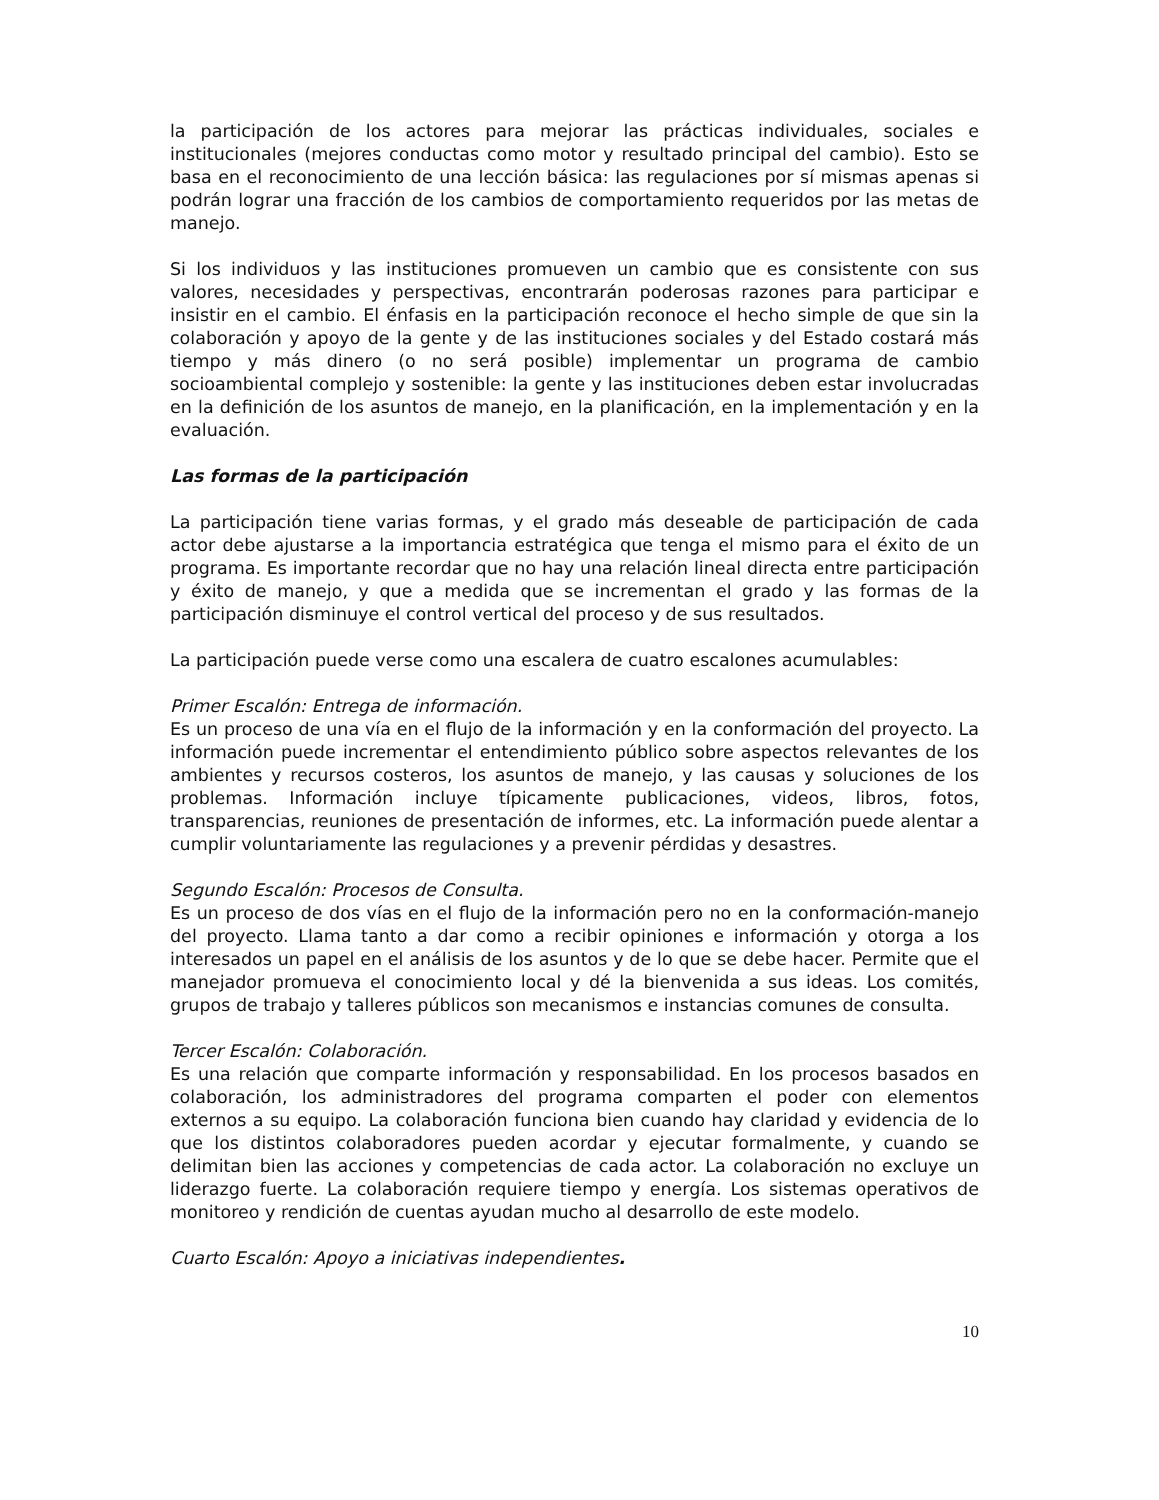la participación de los actores para mejorar las prácticas individuales, sociales e institucionales (mejores conductas como motor y resultado principal del cambio). Esto se basa en el reconocimiento de una lección básica: las regulaciones por sí mismas apenas si podrán lograr una fracción de los cambios de comportamiento requeridos por las metas de manejo.
Si los individuos y las instituciones promueven un cambio que es consistente con sus valores, necesidades y perspectivas, encontrarán poderosas razones para participar e insistir en el cambio. El énfasis en la participación reconoce el hecho simple de que sin la colaboración y apoyo de la gente y de las instituciones sociales y del Estado costará más tiempo y más dinero (o no será posible) implementar un programa de cambio socioambiental complejo y sostenible: la gente y las instituciones deben estar involucradas en la definición de los asuntos de manejo, en la planificación, en la implementación y en la evaluación.
Las formas de la participación
La participación tiene varias formas, y el grado más deseable de participación de cada actor debe ajustarse a la importancia estratégica que tenga el mismo para el éxito de un programa. Es importante recordar que no hay una relación lineal directa entre participación y éxito de manejo, y que a medida que se incrementan el grado y las formas de la participación disminuye el control vertical del proceso y de sus resultados.
La participación puede verse como una escalera de cuatro escalones acumulables:
Primer Escalón: Entrega de información.
Es un proceso de una vía en el flujo de la información y en la conformación del proyecto. La información puede incrementar el entendimiento público sobre aspectos relevantes de los ambientes y recursos costeros, los asuntos de manejo, y las causas y soluciones de los problemas. Información incluye típicamente publicaciones, videos, libros, fotos, transparencias, reuniones de presentación de informes, etc. La información puede alentar a cumplir voluntariamente las regulaciones y a prevenir pérdidas y desastres.
Segundo Escalón: Procesos de Consulta.
Es un proceso de dos vías en el flujo de la información pero no en la conformación-manejo del proyecto. Llama tanto a dar como a recibir opiniones e información y otorga a los interesados un papel en el análisis de los asuntos y de lo que se debe hacer. Permite que el manejador promueva el conocimiento local y dé la bienvenida a sus ideas. Los comités, grupos de trabajo y talleres públicos son mecanismos e instancias comunes de consulta.
Tercer Escalón: Colaboración.
Es una relación que comparte información y responsabilidad. En los procesos basados en colaboración, los administradores del programa comparten el poder con elementos externos a su equipo. La colaboración funciona bien cuando hay claridad y evidencia de lo que los distintos colaboradores pueden acordar y ejecutar formalmente, y cuando se delimitan bien las acciones y competencias de cada actor. La colaboración no excluye un liderazgo fuerte. La colaboración requiere tiempo y energía. Los sistemas operativos de monitoreo y rendición de cuentas ayudan mucho al desarrollo de este modelo.
Cuarto Escalón: Apoyo a iniciativas independientes.
10